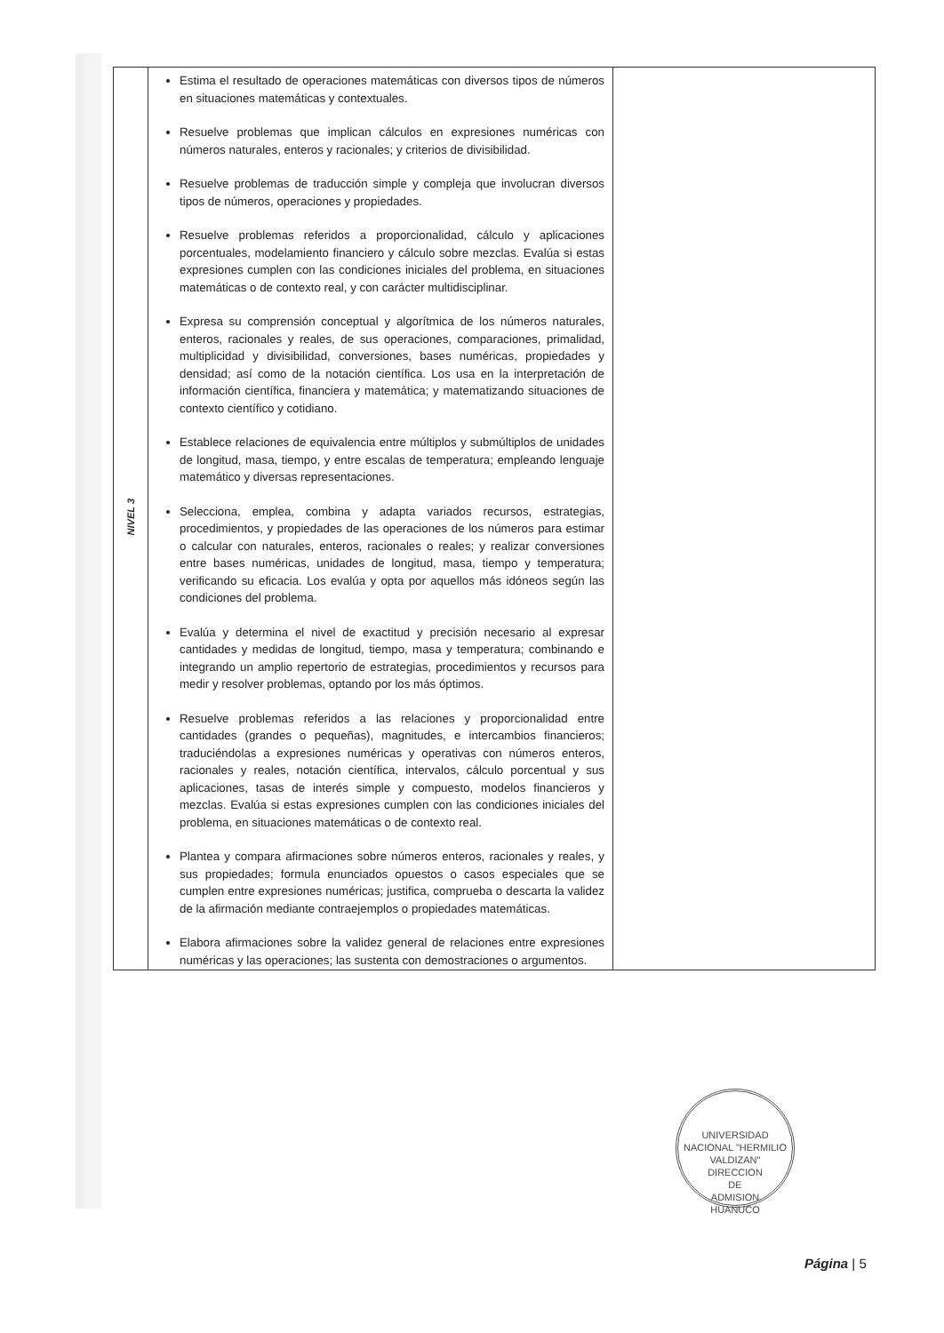| NIVEL 3 | Estima el resultado de operaciones matemáticas con diversos tipos de números en situaciones matemáticas y contextuales. Resuelve problemas que implican cálculos en expresiones numéricas con números naturales, enteros y racionales; y criterios de divisibilidad. Resuelve problemas de traducción simple y compleja que involucran diversos tipos de números, operaciones y propiedades. Resuelve problemas referidos a proporcionalidad, cálculo y aplicaciones porcentuales, modelamiento financiero y cálculo sobre mezclas. Evalúa si estas expresiones cumplen con las condiciones iniciales del problema, en situaciones matemáticas o de contexto real, y con carácter multidisciplinar. Expresa su comprensión conceptual y algorítmica de los números naturales, enteros, racionales y reales, de sus operaciones, comparaciones, primalidad, multiplicidad y divisibilidad, conversiones, bases numéricas, propiedades y densidad; así como de la notación científica. Los usa en la interpretación de información científica, financiera y matemática; y matematizando situaciones de contexto científico y cotidiano. Establece relaciones de equivalencia entre múltiplos y submúltiplos de unidades de longitud, masa, tiempo, y entre escalas de temperatura; empleando lenguaje matemático y diversas representaciones. Selecciona, emplea, combina y adapta variados recursos, estrategias, procedimientos, y propiedades de las operaciones de los números para estimar o calcular con naturales, enteros, racionales o reales; y realizar conversiones entre bases numéricas, unidades de longitud, masa, tiempo y temperatura; verificando su eficacia. Los evalúa y opta por aquellos más idóneos según las condiciones del problema. Evalúa y determina el nivel de exactitud y precisión necesario al expresar cantidades y medidas de longitud, tiempo, masa y temperatura; combinando e integrando un amplio repertorio de estrategias, procedimientos y recursos para medir y resolver problemas, optando por los más óptimos. Resuelve problemas referidos a las relaciones y proporcionalidad entre cantidades (grandes o pequeñas), magnitudes, e intercambios financieros; traduciéndolas a expresiones numéricas y operativas con números enteros, racionales y reales, notación científica, intervalos, cálculo porcentual y sus aplicaciones, tasas de interés simple y compuesto, modelos financieros y mezclas. Evalúa si estas expresiones cumplen con las condiciones iniciales del problema, en situaciones matemáticas o de contexto real. Plantea y compara afirmaciones sobre números enteros, racionales y reales, y sus propiedades; formula enunciados opuestos o casos especiales que se cumplen entre expresiones numéricas; justifica, comprueba o descarta la validez de la afirmación mediante contraejemplos o propiedades matemáticas. Elabora afirmaciones sobre la validez general de relaciones entre expresiones numéricas y las operaciones; las sustenta con demostraciones o argumentos. | |
UNIVERSIDAD NACIONAL "HERMILIO VALDIZAN"
DIRECCION
DE
ADMISION
HUANUCO
Página | 5